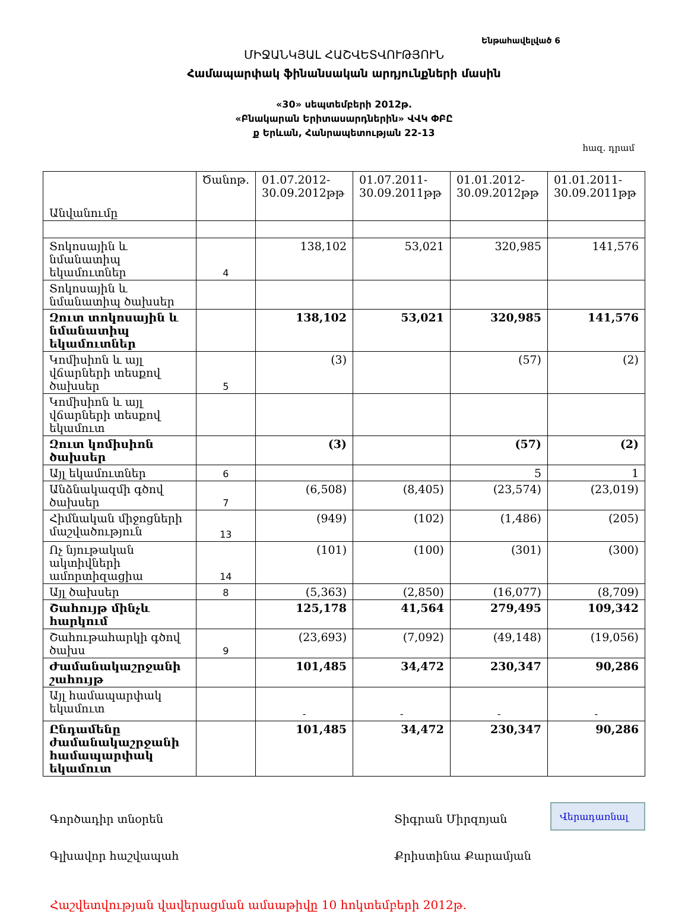Ենթահավելված 6
ՄԻՋԱՆԿՅԱԼ ՀԱՇՎԵՏՎՈՒԹՅՈՒՆ
Համապարփակ ֆինանսական արդյունքների մասին
«30» սեպտեմբերի 2012թ.
«Բնակարան Երիտասարդներին» ՎՎԿ ՓԲԸ
ք Երևան, Հանրապետության 22-13
հազ. դրամ
| Անվանումը | Ծանոթ. | 01.07.2012-30.09.2012թթ | 01.07.2011-30.09.2011թթ | 01.01.2012-30.09.2012թթ | 01.01.2011-30.09.2011թթ |
| --- | --- | --- | --- | --- | --- |
| Տոկոսային և նմանատիպ եկամուտներ | 4 | 138,102 | 53,021 | 320,985 | 141,576 |
| Տոկոսային և նմանատիպ ծախսեր | | | | | |
| Զուտ տոկոսային և նմանատիպ եկամուտներ | | 138,102 | 53,021 | 320,985 | 141,576 |
| Կոմիսիոն և այլ վճարների տեսքով ծախսեր | 5 | (3) | | (57) | (2) |
| Կոմիսիոն և այլ վճարների տեսքով եկամուտ | | | | | |
| Զուտ կոմիսիոն ծախսեր | | (3) | | (57) | (2) |
| Այլ եկամուտներ | 6 | | | 5 | 1 |
| Անձնակազմի գծով ծախսեր | 7 | (6,508) | (8,405) | (23,574) | (23,019) |
| Հիմնական միջոցների մաշվածություն | 13 | (949) | (102) | (1,486) | (205) |
| Ոչ նյութական ակտիվների ամորտիզացիա | 14 | (101) | (100) | (301) | (300) |
| Այլ ծախսեր | 8 | (5,363) | (2,850) | (16,077) | (8,709) |
| Շահույթ մինչև հարկում | | 125,178 | 41,564 | 279,495 | 109,342 |
| Շահութահարկի գծով ծախս | 9 | (23,693) | (7,092) | (49,148) | (19,056) |
| Ժամանակաշրջանի շահույթ | | 101,485 | 34,472 | 230,347 | 90,286 |
| Այլ համապարփակ եկամուտ | | - | - | - | - |
| Ընդամենը ժամանակաշրջանի համապարփակ եկամուտ | | 101,485 | 34,472 | 230,347 | 90,286 |
Գործադիր տնօրեն Տիգրան Միրզոյան
Գլխավոր հաշվապահ Քրիստինա Քարամյան
Հաշվետվության վավերացման ամսաթիվը 10 հոկտեմբերի 2012թ.
Վերադառնալ